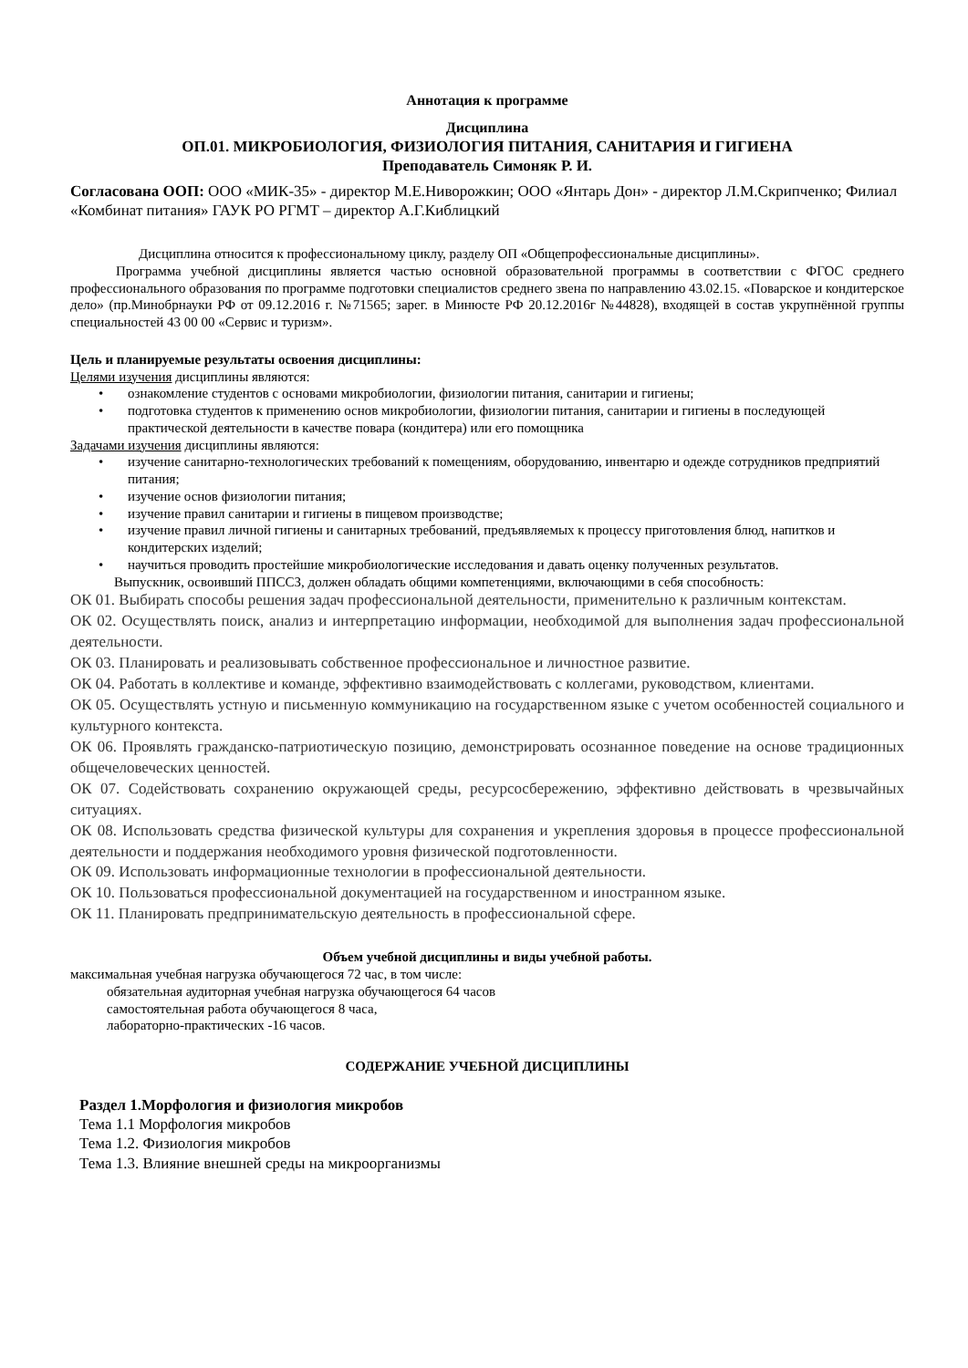Аннотация к программе
Дисциплина
ОП.01. МИКРОБИОЛОГИЯ, ФИЗИОЛОГИЯ ПИТАНИЯ, САНИТАРИЯ И ГИГИЕНА
Преподаватель Симоняк Р. И.
Согласована ООП: ООО «МИК-35» - директор М.Е.Ниворожкин; ООО «Янтарь Дон» - директор Л.М.Скрипченко; Филиал «Комбинат питания» ГАУК РО РГМТ – директор А.Г.Киблицкий
Дисциплина относится к профессиональному циклу, разделу ОП «Общепрофессиональные дисциплины».
Программа учебной дисциплины является частью основной образовательной программы в соответствии с ФГОС среднего профессионального образования по программе подготовки специалистов среднего звена по направлению 43.02.15. «Поварское и кондитерское дело» (пр.Минобрнауки РФ от 09.12.2016 г. №71565; зарег. в Минюсте РФ 20.12.2016г №44828), входящей в состав укрупнённой группы специальностей 43 00 00 «Сервис и туризм».
Цель и планируемые результаты освоения дисциплины:
Целями изучения дисциплины являются:
• ознакомление студентов с основами микробиологии, физиологии питания, санитарии и гигиены;
• подготовка студентов к применению основ микробиологии, физиологии питания, санитарии и гигиены в последующей практической деятельности в качестве повара (кондитера) или его помощника
Задачами изучения дисциплины являются:
• изучение санитарно-технологических требований к помещениям, оборудованию, инвентарю и одежде сотрудников предприятий питания;
• изучение основ физиологии питания;
• изучение правил санитарии и гигиены в пищевом производстве;
• изучение правил личной гигиены и санитарных требований, предъявляемых к процессу приготовления блюд, напитков и кондитерских изделий;
• научиться проводить простейшие микробиологические исследования и давать оценку полученных результатов.
Выпускник, освоивший ППССЗ, должен обладать общими компетенциями, включающими в себя способность:
ОК 01. Выбирать способы решения задач профессиональной деятельности, применительно к различным контекстам.
ОК 02. Осуществлять поиск, анализ и интерпретацию информации, необходимой для выполнения задач профессиональной деятельности.
ОК 03. Планировать и реализовывать собственное профессиональное и личностное развитие.
ОК 04. Работать в коллективе и команде, эффективно взаимодействовать с коллегами, руководством, клиентами.
ОК 05. Осуществлять устную и письменную коммуникацию на государственном языке с учетом особенностей социального и культурного контекста.
ОК 06. Проявлять гражданско-патриотическую позицию, демонстрировать осознанное поведение на основе традиционных общечеловеческих ценностей.
ОК 07. Содействовать сохранению окружающей среды, ресурсосбережению, эффективно действовать в чрезвычайных ситуациях.
ОК 08. Использовать средства физической культуры для сохранения и укрепления здоровья в процессе профессиональной деятельности и поддержания необходимого уровня физической подготовленности.
ОК 09. Использовать информационные технологии в профессиональной деятельности.
ОК 10. Пользоваться профессиональной документацией на государственном и иностранном языке.
ОК 11. Планировать предпринимательскую деятельность в профессиональной сфере.
Объем учебной дисциплины и виды учебной работы.
максимальная учебная нагрузка обучающегося 72 час, в том числе:
обязательная аудиторная учебная нагрузка обучающегося 64 часов
самостоятельная работа обучающегося 8 часа,
лабораторно-практических -16 часов.
СОДЕРЖАНИЕ УЧЕБНОЙ ДИСЦИПЛИНЫ
Раздел 1.Морфология и физиология микробов
Тема 1.1 Морфология микробов
Тема 1.2. Физиология микробов
Тема 1.3. Влияние внешней среды на микроорганизмы